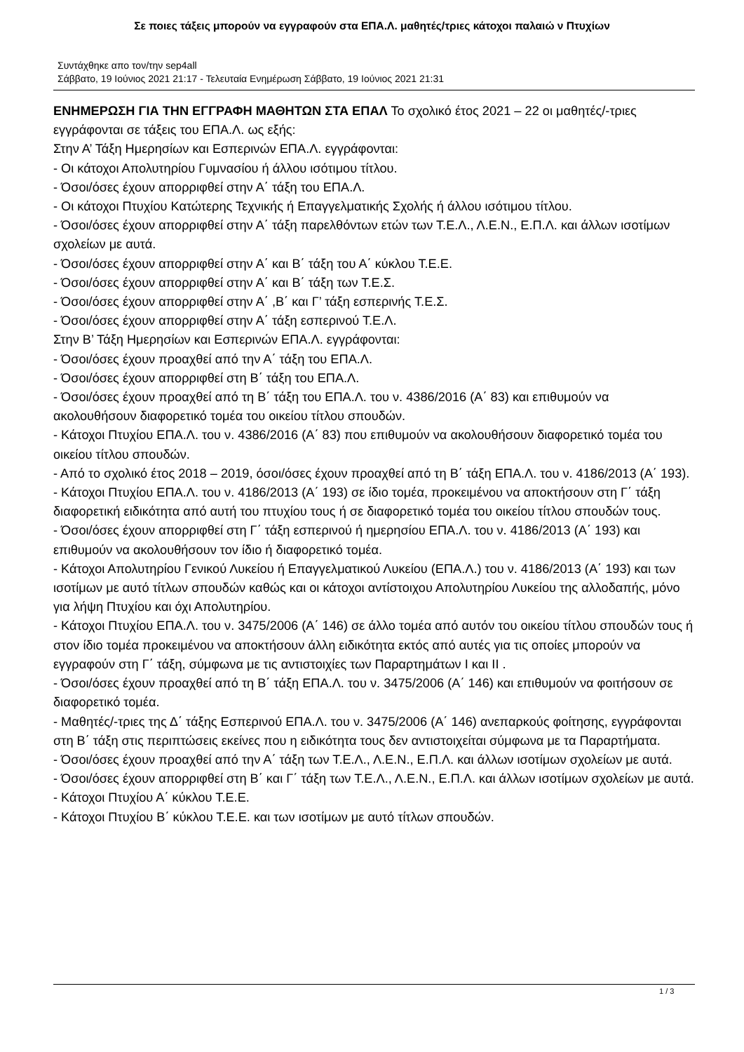Σε ποιες τάξεις μπορούν να εγγραφούν στα ΕΠΑ.Λ. μαθητές/τριες κάτοχοι παλαιώ ν Πτυχίων
Συντάχθηκε απο τον/την sep4all
Σάββατο, 19 Ιούνιος 2021 21:17 - Τελευταία Ενημέρωση Σάββατο, 19 Ιούνιος 2021 21:31
ΕΝΗΜΕΡΩΣΗ ΓΙΑ ΤΗΝ ΕΓΓΡΑΦΗ ΜΑΘΗΤΩΝ ΣΤΑ ΕΠΑΛ Το σχολικό έτος 2021 – 22 οι μαθητές/-τριες εγγράφονται σε τάξεις του ΕΠΑ.Λ. ως εξής:
Στην Α’ Τάξη Ημερησίων και Εσπερινών ΕΠΑ.Λ. εγγράφονται:
- Οι κάτοχοι Απολυτηρίου Γυμνασίου ή άλλου ισότιμου τίτλου.
- Όσοι/όσες έχουν απορριφθεί στην Α΄ τάξη του ΕΠΑ.Λ.
- Οι κάτοχοι Πτυχίου Κατώτερης Τεχνικής ή Επαγγελματικής Σχολής ή άλλου ισότιμου τίτλου.
- Όσοι/όσες έχουν απορριφθεί στην Α΄ τάξη παρελθόντων ετών των Τ.Ε.Λ., Λ.Ε.Ν., Ε.Π.Λ. και άλλων ισοτίμων σχολείων με αυτά.
- Όσοι/όσες έχουν απορριφθεί στην Α΄ και Β΄ τάξη του Α΄ κύκλου Τ.Ε.Ε.
- Όσοι/όσες έχουν απορριφθεί στην Α΄ και Β΄ τάξη των Τ.Ε.Σ.
- Όσοι/όσες έχουν απορριφθεί στην Α΄ ,Β΄ και Γ’ τάξη εσπερινής Τ.Ε.Σ.
- Όσοι/όσες έχουν απορριφθεί στην Α΄ τάξη εσπερινού Τ.Ε.Λ.
Στην Β’ Τάξη Ημερησίων και Εσπερινών ΕΠΑ.Λ. εγγράφονται:
- Όσοι/όσες έχουν προαχθεί από την Α΄ τάξη του ΕΠΑ.Λ.
- Όσοι/όσες έχουν απορριφθεί στη Β΄ τάξη του ΕΠΑ.Λ.
- Όσοι/όσες έχουν προαχθεί από τη Β΄ τάξη του ΕΠΑ.Λ. του ν. 4386/2016 (Α΄ 83) και επιθυμούν να ακολουθήσουν διαφορετικό τομέα του οικείου τίτλου σπουδών.
- Κάτοχοι Πτυχίου ΕΠΑ.Λ. του ν. 4386/2016 (Α΄ 83) που επιθυμούν να ακολουθήσουν διαφορετικό τομέα του οικείου τίτλου σπουδών.
- Από το σχολικό έτος 2018 – 2019, όσοι/όσες έχουν προαχθεί από τη Β΄ τάξη ΕΠΑ.Λ. του ν. 4186/2013 (Α΄ 193).
- Κάτοχοι Πτυχίου ΕΠΑ.Λ. του ν. 4186/2013 (Α΄ 193) σε ίδιο τομέα, προκειμένου να αποκτήσουν στη Γ΄ τάξη διαφορετική ειδικότητα από αυτή του πτυχίου τους ή σε διαφορετικό τομέα του οικείου τίτλου σπουδών τους.
- Όσοι/όσες έχουν απορριφθεί στη Γ΄ τάξη εσπερινού ή ημερησίου ΕΠΑ.Λ. του ν. 4186/2013 (Α΄ 193) και επιθυμούν να ακολουθήσουν τον ίδιο ή διαφορετικό τομέα.
- Κάτοχοι Απολυτηρίου Γενικού Λυκείου ή Επαγγελματικού Λυκείου (ΕΠΑ.Λ.) του ν. 4186/2013 (Α΄ 193) και των ισοτίμων με αυτό τίτλων σπουδών καθώς και οι κάτοχοι αντίστοιχου Απολυτηρίου Λυκείου της αλλοδαπής, μόνο για λήψη Πτυχίου και όχι Απολυτηρίου.
- Κάτοχοι Πτυχίου ΕΠΑ.Λ. του ν. 3475/2006 (Α΄ 146) σε άλλο τομέα από αυτόν του οικείου τίτλου σπουδών τους ή στον ίδιο τομέα προκειμένου να αποκτήσουν άλλη ειδικότητα εκτός από αυτές για τις οποίες μπορούν να εγγραφούν στη Γ΄ τάξη, σύμφωνα με τις αντιστοιχίες των Παραρτημάτων Ι και ΙΙ .
- Όσοι/όσες έχουν προαχθεί από τη Β΄ τάξη ΕΠΑ.Λ. του ν. 3475/2006 (Α΄ 146) και επιθυμούν να φοιτήσουν σε διαφορετικό τομέα.
- Μαθητές/-τριες της Δ΄ τάξης Εσπερινού ΕΠΑ.Λ. του ν. 3475/2006 (Α΄ 146) ανεπαρκούς φοίτησης, εγγράφονται στη Β΄ τάξη στις περιπτώσεις εκείνες που η ειδικότητα τους δεν αντιστοιχείται σύμφωνα με τα Παραρτήματα.
- Όσοι/όσες έχουν προαχθεί από την Α΄ τάξη των Τ.Ε.Λ., Λ.Ε.Ν., Ε.Π.Λ. και άλλων ισοτίμων σχολείων με αυτά.
- Όσοι/όσες έχουν απορριφθεί στη Β΄ και Γ΄ τάξη των Τ.Ε.Λ., Λ.Ε.Ν., Ε.Π.Λ. και άλλων ισοτίμων σχολείων με αυτά.
- Κάτοχοι Πτυχίου Α΄ κύκλου Τ.Ε.Ε.
- Κάτοχοι Πτυχίου Β΄ κύκλου Τ.Ε.Ε. και των ισοτίμων με αυτό τίτλων σπουδών.
1 / 3